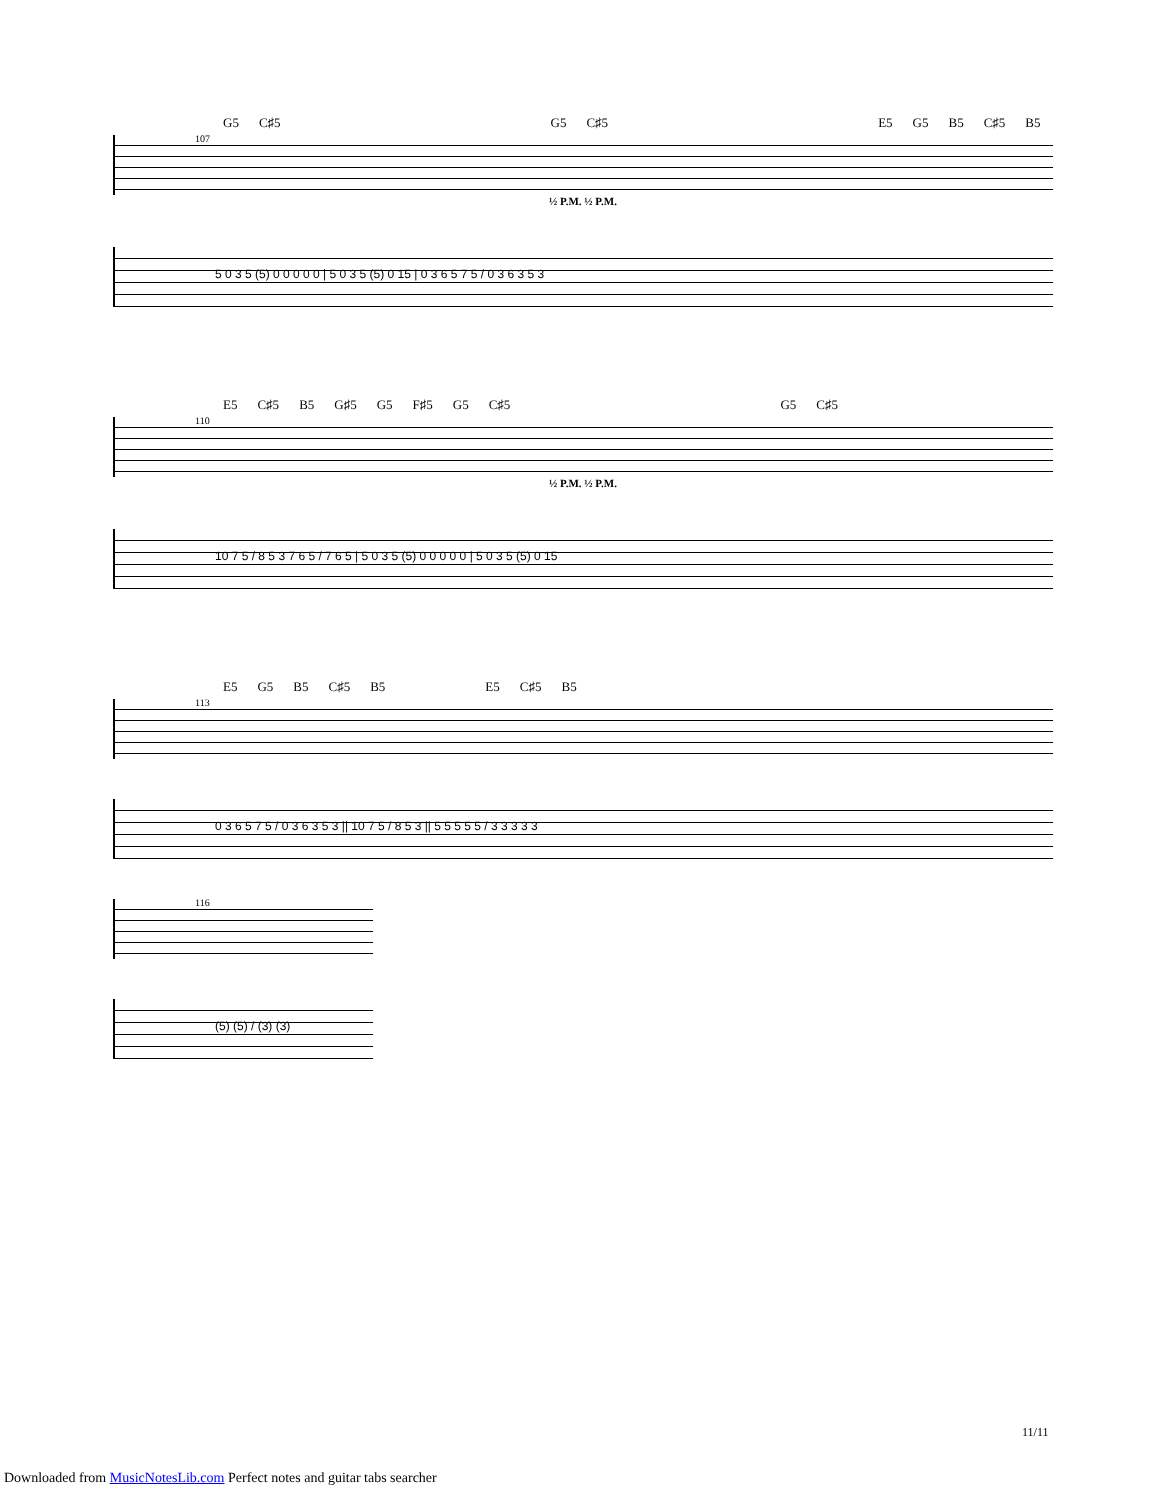G5 C♯5 G5 C♯5 E5 G5 B5 C♯5 B5
107
½ P.M. ½ P.M.
5 0 3 5 (5) 0 0 0 0 0 | 5 0 3 5 (5) 0 15 | 0 3 6 5 7 5 / 0 3 6 3 5 3
E5 C♯5 B5 G♯5 G5 F♯5 G5 C♯5 G5 C♯5
110
½ P.M. ½ P.M.
10 7 5 / 8 5 3 7 6 5 / 7 6 5 | 5 0 3 5 (5) 0 0 0 0 0 | 5 0 3 5 (5) 0 15
E5 G5 B5 C♯5 B5 E5 C♯5 B5
113
0 3 6 5 7 5 / 0 3 6 3 5 3 || 10 7 5 / 8 5 3 || 5 5 5 5 5 / 3 3 3 3 3
116
(5) (5) / (3) (3)
11/11
Downloaded from MusicNotesLib.com Perfect notes and guitar tabs searcher